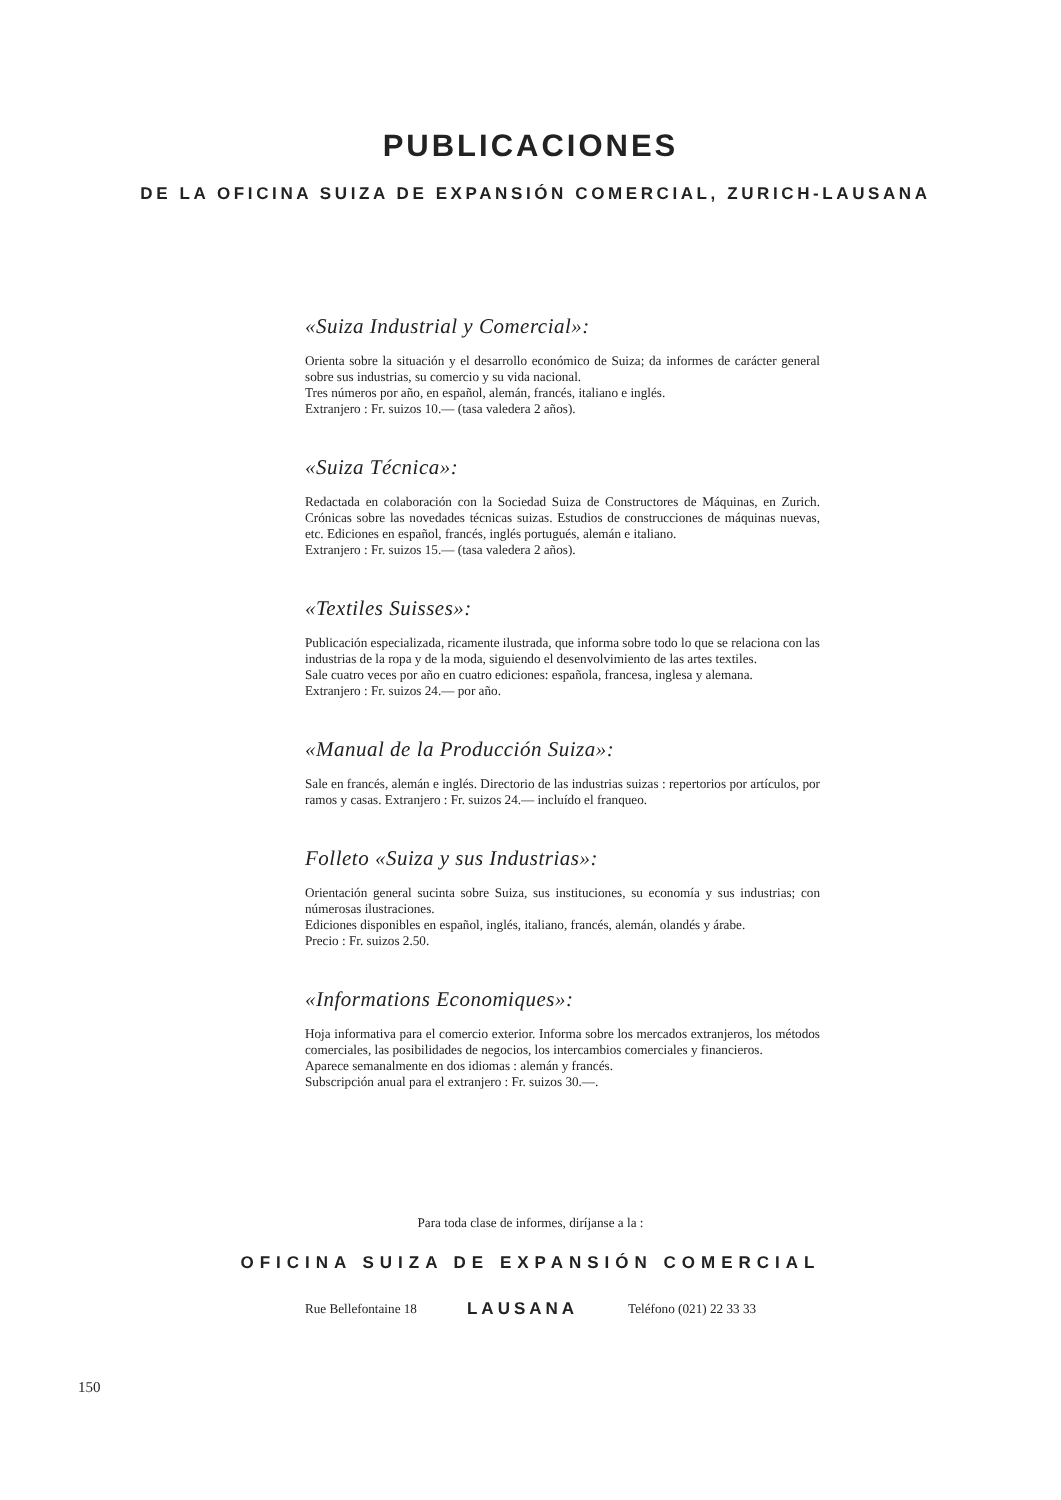PUBLICACIONES
DE LA OFICINA SUIZA DE EXPANSIÓN COMERCIAL, ZURICH-LAUSANA
«Suiza Industrial y Comercial»:
Orienta sobre la situación y el desarrollo económico de Suiza; da informes de carácter general sobre sus industrias, su comercio y su vida nacional.
Tres números por año, en español, alemán, francés, italiano e inglés.
Extranjero : Fr. suizos 10.— (tasa valedera 2 años).
«Suiza Técnica»:
Redactada en colaboración con la Sociedad Suiza de Constructores de Máquinas, en Zurich. Crónicas sobre las novedades técnicas suizas. Estudios de construcciones de máquinas nuevas, etc. Ediciones en español, francés, inglés portugués, alemán e italiano.
Extranjero : Fr. suizos 15.— (tasa valedera 2 años).
«Textiles Suisses»:
Publicación especializada, ricamente ilustrada, que informa sobre todo lo que se relaciona con las industrias de la ropa y de la moda, siguiendo el desenvolvimiento de las artes textiles.
Sale cuatro veces por año en cuatro ediciones: española, francesa, inglesa y alemana.
Extranjero : Fr. suizos 24.— por año.
«Manual de la Producción Suiza»:
Sale en francés, alemán e inglés. Directorio de las industrias suizas : repertorios por artículos, por ramos y casas. Extranjero : Fr. suizos 24.— incluído el franqueo.
Folleto «Suiza y sus Industrias»:
Orientación general sucinta sobre Suiza, sus instituciones, su economía y sus industrias; con númerosas ilustraciones.
Ediciones disponibles en español, inglés, italiano, francés, alemán, olandés y árabe.
Precio : Fr. suizos 2.50.
«Informations Economiques»:
Hoja informativa para el comercio exterior. Informa sobre los mercados extranjeros, los métodos comerciales, las posibilidades de negocios, los intercambios comerciales y financieros.
Aparece semanalmente en dos idiomas : alemán y francés.
Subscripción anual para el extranjero : Fr. suizos 30.—.
Para toda clase de informes, diríjanse a la :
OFICINA SUIZA DE EXPANSIÓN COMERCIAL
Rue Bellefontaine 18 LAUSANA Teléfono (021) 22 33 33
150